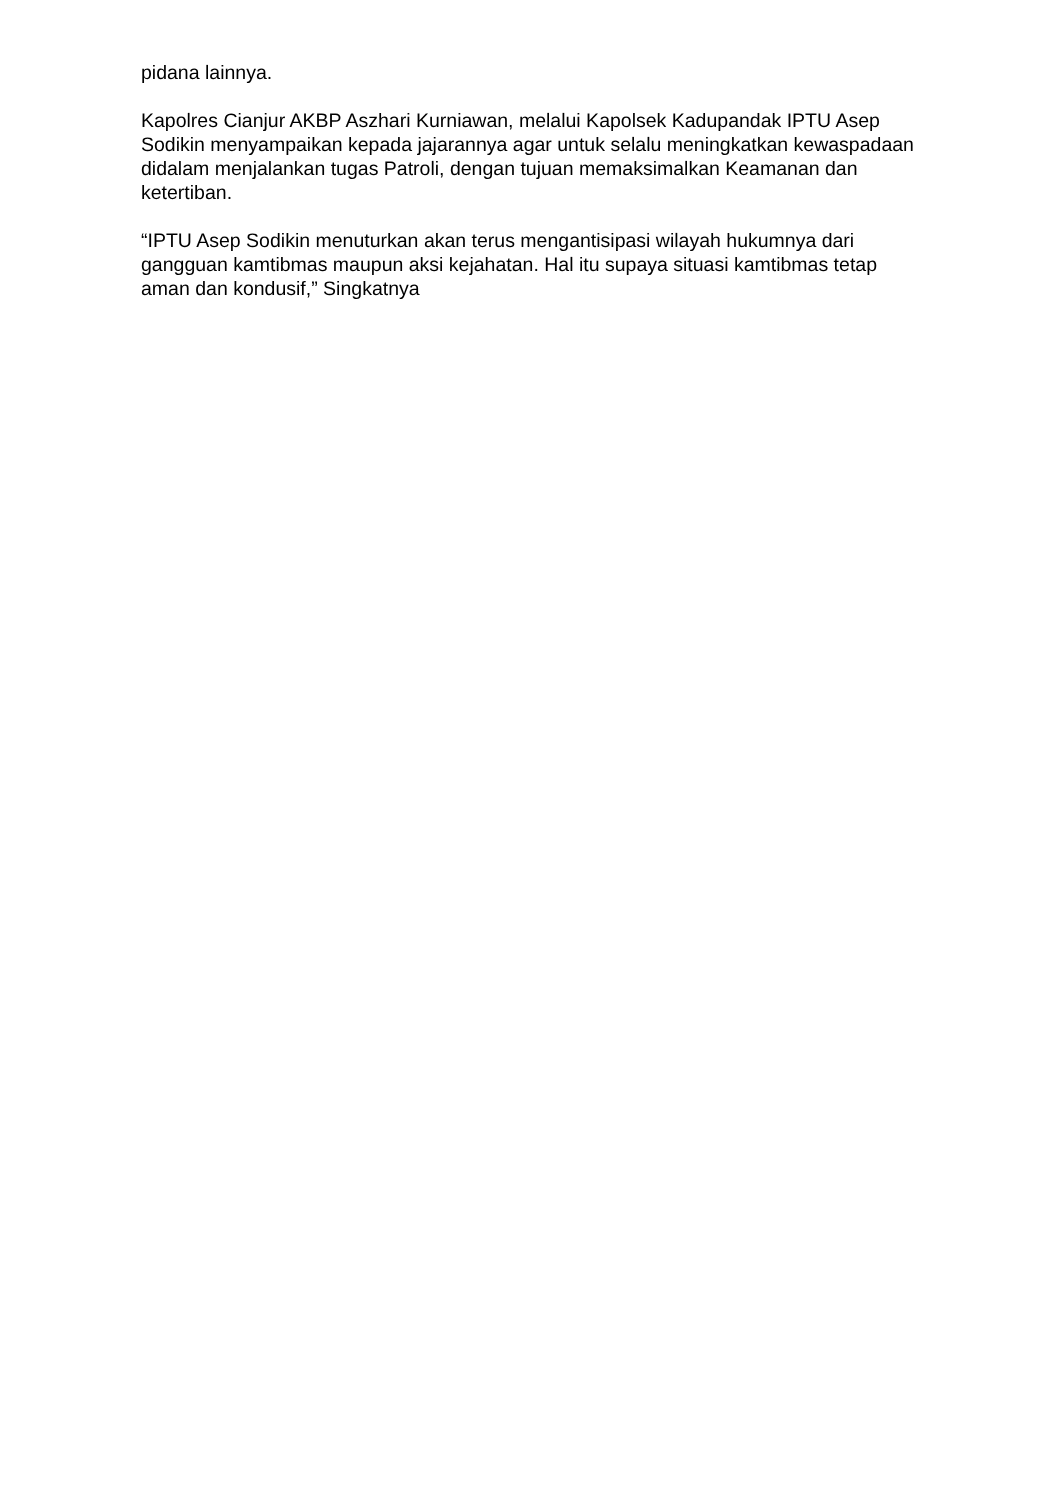pidana lainnya.
Kapolres Cianjur AKBP Aszhari Kurniawan, melalui Kapolsek Kadupandak IPTU Asep Sodikin menyampaikan kepada jajarannya agar untuk selalu meningkatkan kewaspadaan didalam menjalankan tugas Patroli, dengan tujuan memaksimalkan Keamanan dan ketertiban.
“IPTU Asep Sodikin menuturkan akan terus mengantisipasi wilayah hukumnya dari gangguan kamtibmas maupun aksi kejahatan. Hal itu supaya situasi kamtibmas tetap aman dan kondusif,” Singkatnya